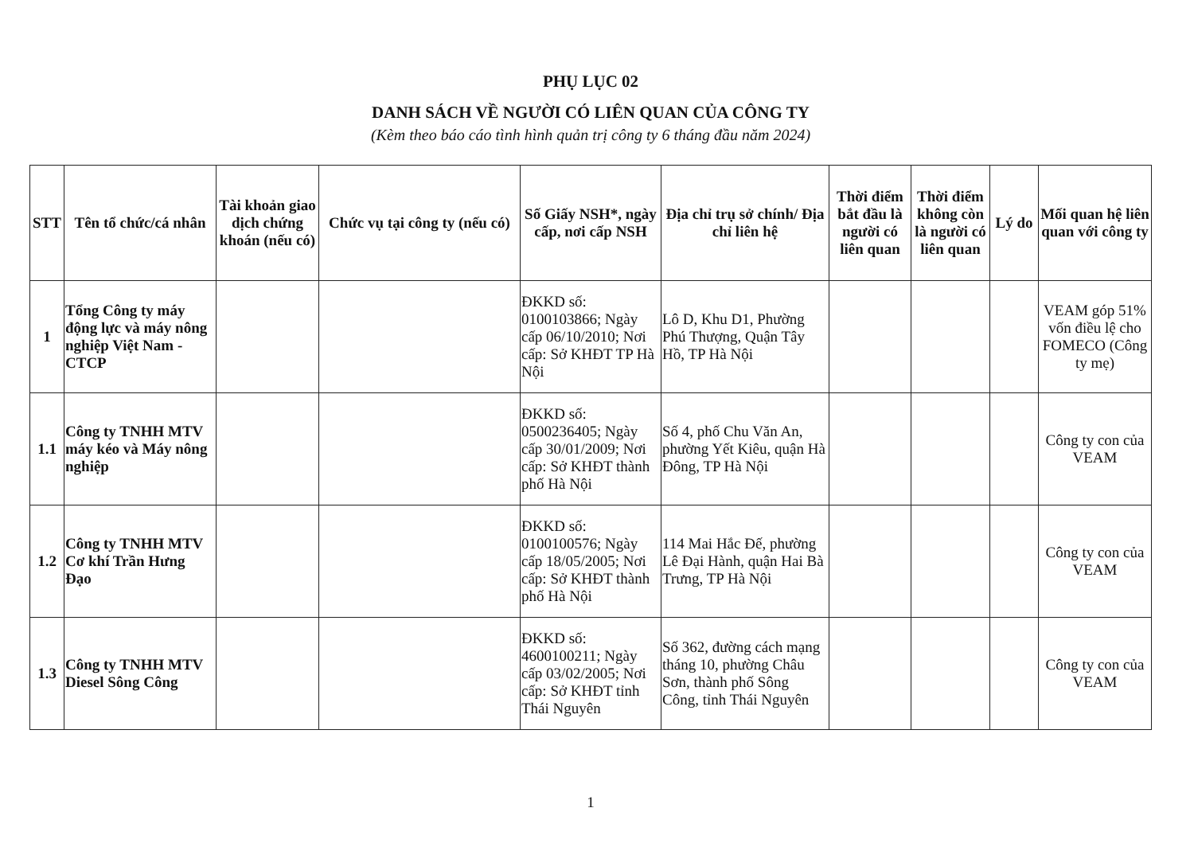PHỤ LỤC 02
DANH SÁCH VỀ NGƯỜI CÓ LIÊN QUAN CỦA CÔNG TY
(Kèm theo báo cáo tình hình quản trị công ty 6 tháng đầu năm 2024)
| STT | Tên tổ chức/cá nhân | Tài khoản giao dịch chứng khoán (nếu có) | Chức vụ tại công ty (nếu có) | Số Giấy NSH*, ngày cấp, nơi cấp NSH | Địa chỉ trụ sở chính/ Địa chỉ liên hệ | Thời điểm bắt đầu là người có liên quan | Thời điểm không còn là người có liên quan | Lý do | Mối quan hệ liên quan với công ty |
| --- | --- | --- | --- | --- | --- | --- | --- | --- | --- |
| 1 | Tổng Công ty máy động lực và máy nông nghiệp Việt Nam - CTCP | | | ĐKKD số: 0100103866; Ngày cấp 06/10/2010; Nơi cấp: Sở KHĐT TP Hà Nội | Lô D, Khu D1, Phường Phú Thượng, Quận Tây Hồ, TP Hà Nội | | | | VEAM góp 51% vốn điều lệ cho FOMECO (Công ty mẹ) |
| 1.1 | Công ty TNHH MTV máy kéo và Máy nông nghiệp | | | ĐKKD số: 0500236405; Ngày cấp 30/01/2009; Nơi cấp: Sở KHĐT thành phố Hà Nội | Số 4, phố Chu Văn An, phường Yết Kiêu, quận Hà Đông, TP Hà Nội | | | | Công ty con của VEAM |
| 1.2 | Công ty TNHH MTV Cơ khí Trần Hưng Đạo | | | ĐKKD số: 0100100576; Ngày cấp 18/05/2005; Nơi cấp: Sở KHĐT thành phố Hà Nội | 114 Mai Hắc Đế, phường Lê Đại Hành, quận Hai Bà Trưng, TP Hà Nội | | | | Công ty con của VEAM |
| 1.3 | Công ty TNHH MTV Diesel Sông Công | | | ĐKKD số: 4600100211; Ngày cấp 03/02/2005; Nơi cấp: Sở KHĐT tỉnh Thái Nguyên | Số 362, đường cách mạng tháng 10, phường Châu Sơn, thành phố Sông Công, tỉnh Thái Nguyên | | | | Công ty con của VEAM |
1